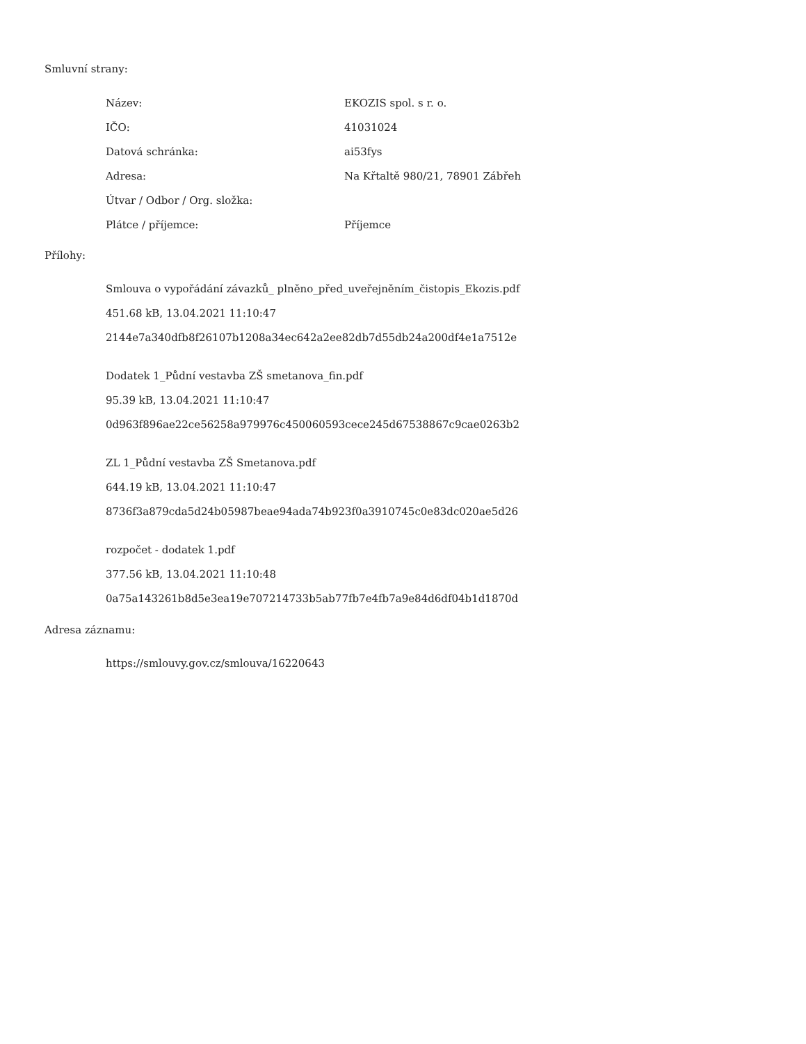Smluvní strany:
| Název: | EKOZIS spol. s r. o. |
| IČO: | 41031024 |
| Datová schránka: | ai53fys |
| Adresa: | Na Křtaltě 980/21, 78901 Zábřeh |
| Útvar / Odbor / Org. složka: | |
| Plátce / příjemce: | Příjemce |
Přílohy:
Smlouva o vypořádání závazků_ plněno_před_uveřejněním_čistopis_Ekozis.pdf
451.68 kB, 13.04.2021 11:10:47
2144e7a340dfb8f26107b1208a34ec642a2ee82db7d55db24a200df4e1a7512e
Dodatek 1_Půdní vestavba ZŠ smetanova_fin.pdf
95.39 kB, 13.04.2021 11:10:47
0d963f896ae22ce56258a979976c450060593cece245d67538867c9cae0263b2
ZL 1_Půdní vestavba ZŠ Smetanova.pdf
644.19 kB, 13.04.2021 11:10:47
8736f3a879cda5d24b05987beae94ada74b923f0a3910745c0e83dc020ae5d26
rozpočet - dodatek 1.pdf
377.56 kB, 13.04.2021 11:10:48
0a75a143261b8d5e3ea19e707214733b5ab77fb7e4fb7a9e84d6df04b1d1870d
Adresa záznamu:
https://smlouvy.gov.cz/smlouva/16220643